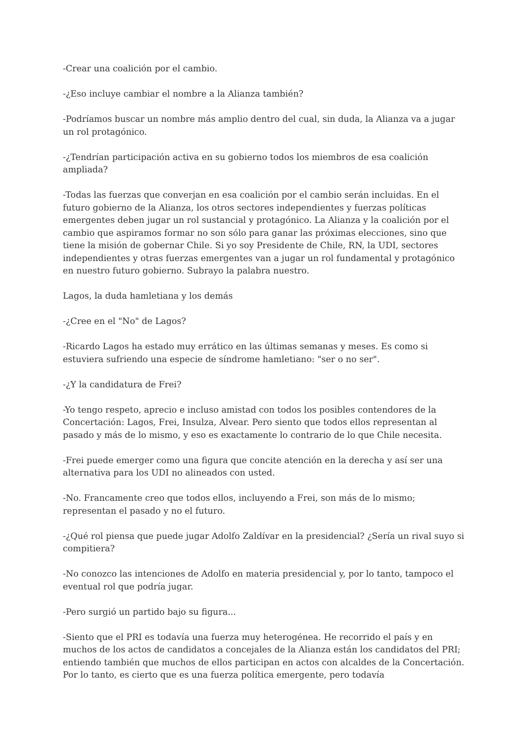-Crear una coalición por el cambio.
-¿Eso incluye cambiar el nombre a la Alianza también?
-Podríamos buscar un nombre más amplio dentro del cual, sin duda, la Alianza va a jugar un rol protagónico.
-¿Tendrían participación activa en su gobierno todos los miembros de esa coalición ampliada?
-Todas las fuerzas que converjan en esa coalición por el cambio serán incluidas. En el futuro gobierno de la Alianza, los otros sectores independientes y fuerzas políticas emergentes deben jugar un rol sustancial y protagónico. La Alianza y la coalición por el cambio que aspiramos formar no son sólo para ganar las próximas elecciones, sino que tiene la misión de gobernar Chile. Si yo soy Presidente de Chile, RN, la UDI, sectores independientes y otras fuerzas emergentes van a jugar un rol fundamental y protagónico en nuestro futuro gobierno. Subrayo la palabra nuestro.
Lagos, la duda hamletiana y los demás
-¿Cree en el "No" de Lagos?
-Ricardo Lagos ha estado muy errático en las últimas semanas y meses. Es como si estuviera sufriendo una especie de síndrome hamletiano: "ser o no ser".
-¿Y la candidatura de Frei?
-Yo tengo respeto, aprecio e incluso amistad con todos los posibles contendores de la Concertación: Lagos, Frei, Insulza, Alvear. Pero siento que todos ellos representan al pasado y más de lo mismo, y eso es exactamente lo contrario de lo que Chile necesita.
-Frei puede emerger como una figura que concite atención en la derecha y así ser una alternativa para los UDI no alineados con usted.
-No. Francamente creo que todos ellos, incluyendo a Frei, son más de lo mismo; representan el pasado y no el futuro.
-¿Qué rol piensa que puede jugar Adolfo Zaldívar en la presidencial? ¿Sería un rival suyo si compitiera?
-No conozco las intenciones de Adolfo en materia presidencial y, por lo tanto, tampoco el eventual rol que podría jugar.
-Pero surgió un partido bajo su figura...
-Siento que el PRI es todavía una fuerza muy heterogénea. He recorrido el país y en muchos de los actos de candidatos a concejales de la Alianza están los candidatos del PRI; entiendo también que muchos de ellos participan en actos con alcaldes de la Concertación. Por lo tanto, es cierto que es una fuerza política emergente, pero todavía